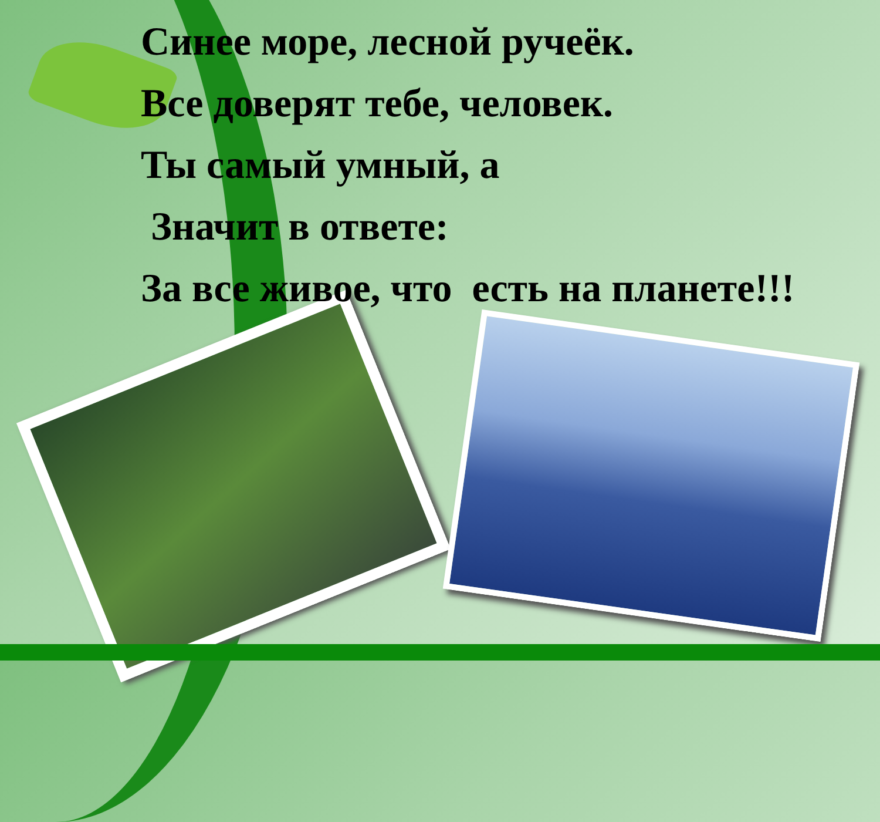Синее море, лесной ручеёк.
Все доверят тебе, человек.
Ты самый умный, а
Значит в ответе:
За все живое, что есть на планете!!!